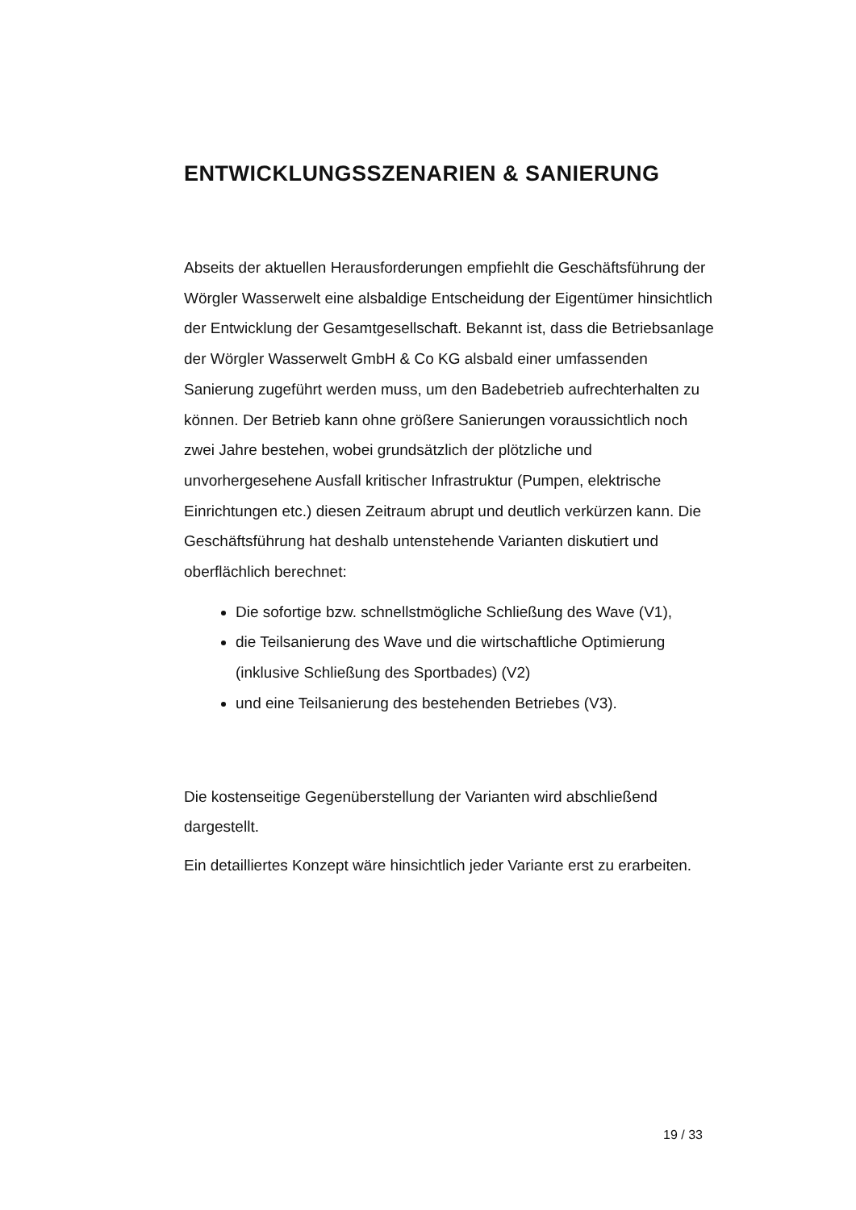ENTWICKLUNGSSZENARIEN & SANIERUNG
Abseits der aktuellen Herausforderungen empfiehlt die Geschäftsführung der Wörgler Wasserwelt eine alsbaldige Entscheidung der Eigentümer hinsichtlich der Entwicklung der Gesamtgesellschaft. Bekannt ist, dass die Betriebsanlage der Wörgler Wasserwelt GmbH & Co KG alsbald einer umfassenden Sanierung zugeführt werden muss, um den Badebetrieb aufrechterhalten zu können. Der Betrieb kann ohne größere Sanierungen voraussichtlich noch zwei Jahre bestehen, wobei grundsätzlich der plötzliche und unvorhergesehene Ausfall kritischer Infrastruktur (Pumpen, elektrische Einrichtungen etc.) diesen Zeitraum abrupt und deutlich verkürzen kann. Die Geschäftsführung hat deshalb untenstehende Varianten diskutiert und oberflächlich berechnet:
Die sofortige bzw. schnellstmögliche Schließung des Wave (V1),
die Teilsanierung des Wave und die wirtschaftliche Optimierung (inklusive Schließung des Sportbades) (V2)
und eine Teilsanierung des bestehenden Betriebes (V3).
Die kostenseitige Gegenüberstellung der Varianten wird abschließend dargestellt.
Ein detailliertes Konzept wäre hinsichtlich jeder Variante erst zu erarbeiten.
19 / 33